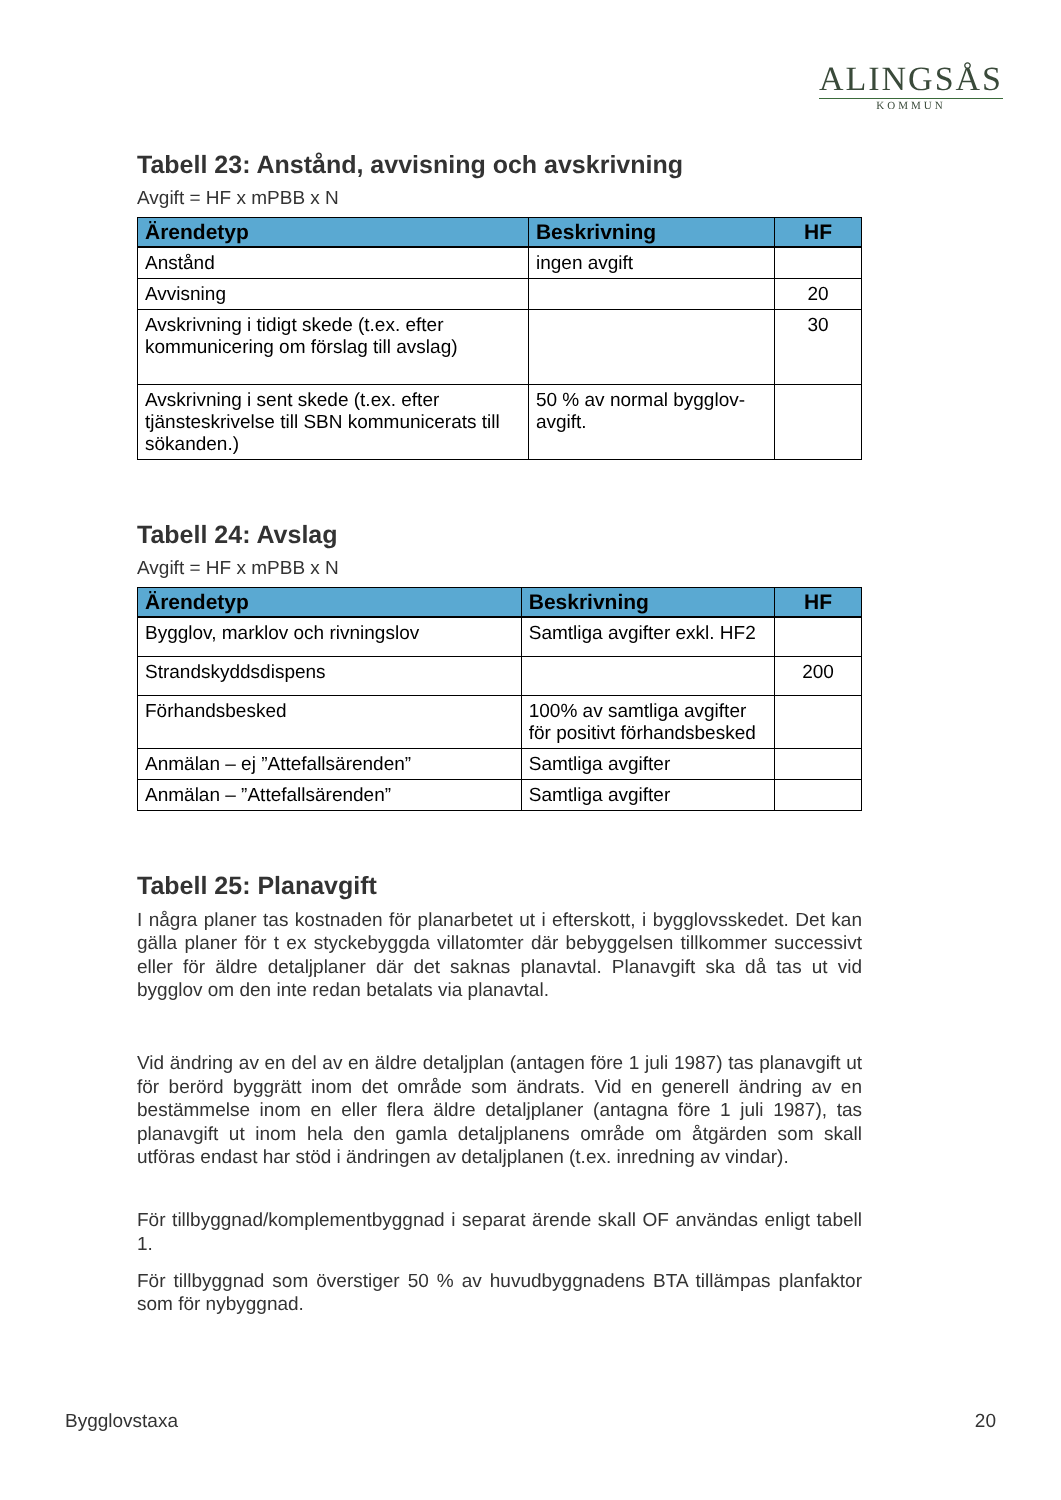ALINGSÅS
KOMMUN
Tabell 23: Anstånd, avvisning och avskrivning
Avgift = HF x mPBB x N
| Ärendetyp | Beskrivning | HF |
| --- | --- | --- |
| Anstånd | ingen avgift | |
| Avvisning | | 20 |
| Avskrivning i tidigt skede (t.ex. efter kommunicering om förslag till avslag) | | 30 |
| Avskrivning i sent skede (t.ex. efter tjänsteskrivelse till SBN kommunicerats till sökanden.) | 50 % av normal bygglov-avgift. | |
Tabell 24: Avslag
Avgift = HF x mPBB x N
| Ärendetyp | Beskrivning | HF |
| --- | --- | --- |
| Bygglov, marklov och rivningslov | Samtliga avgifter exkl. HF2 | |
| Strandskyddsdispens | | 200 |
| Förhandsbesked | 100% av samtliga avgifter för positivt förhandsbesked | |
| Anmälan – ej ”Attefallsärenden” | Samtliga avgifter | |
| Anmälan – ”Attefallsärenden” | Samtliga avgifter | |
Tabell 25: Planavgift
I några planer tas kostnaden för planarbetet ut i efterskott, i bygglovsskedet. Det kan gälla planer för t ex styckebyggda villatomter där bebyggelsen tillkommer successivt eller för äldre detaljplaner där det saknas planavtal. Planavgift ska då tas ut vid bygglov om den inte redan betalats via planavtal.
Vid ändring av en del av en äldre detaljplan (antagen före 1 juli 1987) tas planavgift ut för berörd byggrätt inom det område som ändrats. Vid en generell ändring av en bestämmelse inom en eller flera äldre detaljplaner (antagna före 1 juli 1987), tas planavgift ut inom hela den gamla detaljplanens område om åtgärden som skall utföras endast har stöd i ändringen av detaljplanen (t.ex. inredning av vindar).
För tillbyggnad/komplementbyggnad i separat ärende skall OF användas enligt tabell 1.
För tillbyggnad som överstiger 50 % av huvudbyggnadens BTA tillämpas planfaktor som för nybyggnad.
Bygglovstaxa 20